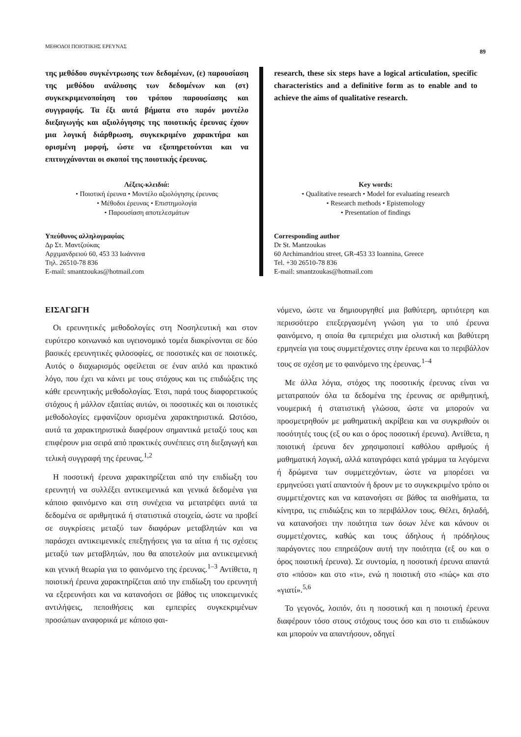ΜΕΘΟΔΟΙ ΠΟΙΟΤΙΚΗΣ ΕΡΕΥΝΑΣ 89
της μεθόδου συγκέντρωσης των δεδομένων, (ε) παρουσίαση της μεθόδου ανάλυσης των δεδομένων και (στ) συγκεκριμενοποίηση του τρόπου παρουσίασης και συγγραφής. Τα έξι αυτά βήματα στο παρόν μοντέλο διεξαγωγής και αξιολόγησης της ποιοτικής έρευνας έχουν μια λογική διάρθρωση, συγκεκριμένο χαρακτήρα και ορισμένη μορφή, ώστε να εξυπηρετούνται και να επιτυγχάνονται οι σκοποί της ποιοτικής έρευνας.
Λέξεις-κλειδιά:
• Ποιοτική έρευνα • Μοντέλο αξιολόγησης έρευνας
• Μέθοδοι έρευνας • Επιστημολογία
• Παρουσίαση αποτελεσμάτων
Υπεύθυνος αλληλογραφίας
Δρ Στ. Μαντζούκας
Αρχιμανδρειού 60, 453 33 Ιωάννινα
Τηλ. 26510-78 836
E-mail: smantzoukas@hotmail.com
research, these six steps have a logical articulation, specific characteristics and a definitive form as to enable and to achieve the aims of qualitative research.
Key words:
• Qualitative research • Model for evaluating research
• Research methods • Epistemology
• Presentation of findings
Corresponding author
Dr St. Mantzoukas
60 Archimandriou street, GR-453 33 Ioannina, Greece
Tel. +30 26510-78 836
E-mail: smantzoukas@hotmail.com
ΕΙΣΑΓΩΓΗ
Οι ερευνητικές μεθοδολογίες στη Νοσηλευτική και στον ευρύτερο κοινωνικό και υγειονομικό τομέα διακρίνονται σε δύο βασικές ερευνητικές φιλοσοφίες, σε ποσοτικές και σε ποιοτικές. Αυτός ο διαχωρισμός οφείλεται σε έναν απλό και πρακτικό λόγο, που έχει να κάνει με τους στόχους και τις επιδιώξεις της κάθε ερευνητικής μεθοδολογίας. Έτσι, παρά τους διαφορετικούς στόχους ή μάλλον εξαιτίας αυτών, οι ποσοτικές και οι ποιοτικές μεθοδολογίες εμφανίζουν ορισμένα χαρακτηριστικά. Ωστόσο, αυτά τα χαρακτηριστικά διαφέρουν σημαντικά μεταξύ τους και επιφέρουν μια σειρά από πρακτικές συνέπειες στη διεξαγωγή και τελική συγγραφή της έρευνας.<sup>1,2</sup>
Η ποσοτική έρευνα χαρακτηρίζεται από την επιδίωξη του ερευνητή να συλλέξει αντικειμενικά και γενικά δεδομένα για κάποιο φαινόμενο και στη συνέχεια να μετατρέψει αυτά τα δεδομένα σε αριθμητικά ή στατιστικά στοιχεία, ώστε να προβεί σε συγκρίσεις μεταξύ των διαφόρων μεταβλητών και να παράσχει αντικειμενικές επεξηγήσεις για τα αίτια ή τις σχέσεις μεταξύ των μεταβλητών, που θα αποτελούν μια αντικειμενική και γενική θεωρία για το φαινόμενο της έρευνας.<sup>1–3</sup> Αντίθετα, η ποιοτική έρευνα χαρακτηρίζεται από την επιδίωξη του ερευνητή να εξερευνήσει και να κατανοήσει σε βάθος τις υποκειμενικές αντιλήψεις, πεποιθήσεις και εμπειρίες συγκεκριμένων προσώπων αναφορικά με κάποιο φαι-
νόμενο, ώστε να δημιουργηθεί μια βαθύτερη, αρτιότερη και περισσότερο επεξεργασμένη γνώση για το υπό έρευνα φαινόμενο, η οποία θα εμπεριέχει μια ολιστική και βαθύτερη ερμηνεία για τους συμμετέχοντες στην έρευνα και το περιβάλλον τους σε σχέση με το φαινόμενο της έρευνας.<sup>1–4</sup>
Με άλλα λόγια, στόχος της ποσοτικής έρευνας είναι να μετατραπούν όλα τα δεδομένα της έρευνας σε αριθμητική, νουμερική ή στατιστική γλώσσα, ώστε να μπορούν να προσμετρηθούν με μαθηματική ακρίβεια και να συγκριθούν οι ποσότητές τους (εξ ου και ο όρος ποσοτική έρευνα). Αντίθετα, η ποιοτική έρευνα δεν χρησιμοποιεί καθόλου αριθμούς ή μαθηματική λογική, αλλά καταγράφει κατά γράμμα τα λεγόμενα ή δρώμενα των συμμετεχόντων, ώστε να μπορέσει να ερμηνεύσει γιατί απαντούν ή δρουν με το συγκεκριμένο τρόπο οι συμμετέχοντες και να κατανοήσει σε βάθος τα αισθήματα, τα κίνητρα, τις επιδιώξεις και το περιβάλλον τους. Θέλει, δηλαδή, να κατανοήσει την ποιότητα των όσων λένε και κάνουν οι συμμετέχοντες, καθώς και τους άδηλους ή πρόδηλους παράγοντες που επηρεάζουν αυτή την ποιότητα (εξ ου και ο όρος ποιοτική έρευνα). Σε συντομία, η ποσοτική έρευνα απαντά στο «πόσο» και στο «τι», ενώ η ποιοτική στο «πώς» και στο «γιατί».<sup>5,6</sup>
Το γεγονός, λοιπόν, ότι η ποσοτική και η ποιοτική έρευνα διαφέρουν τόσο στους στόχους τους όσο και στο τι επιδιώκουν και μπορούν να απαντήσουν, οδηγεί